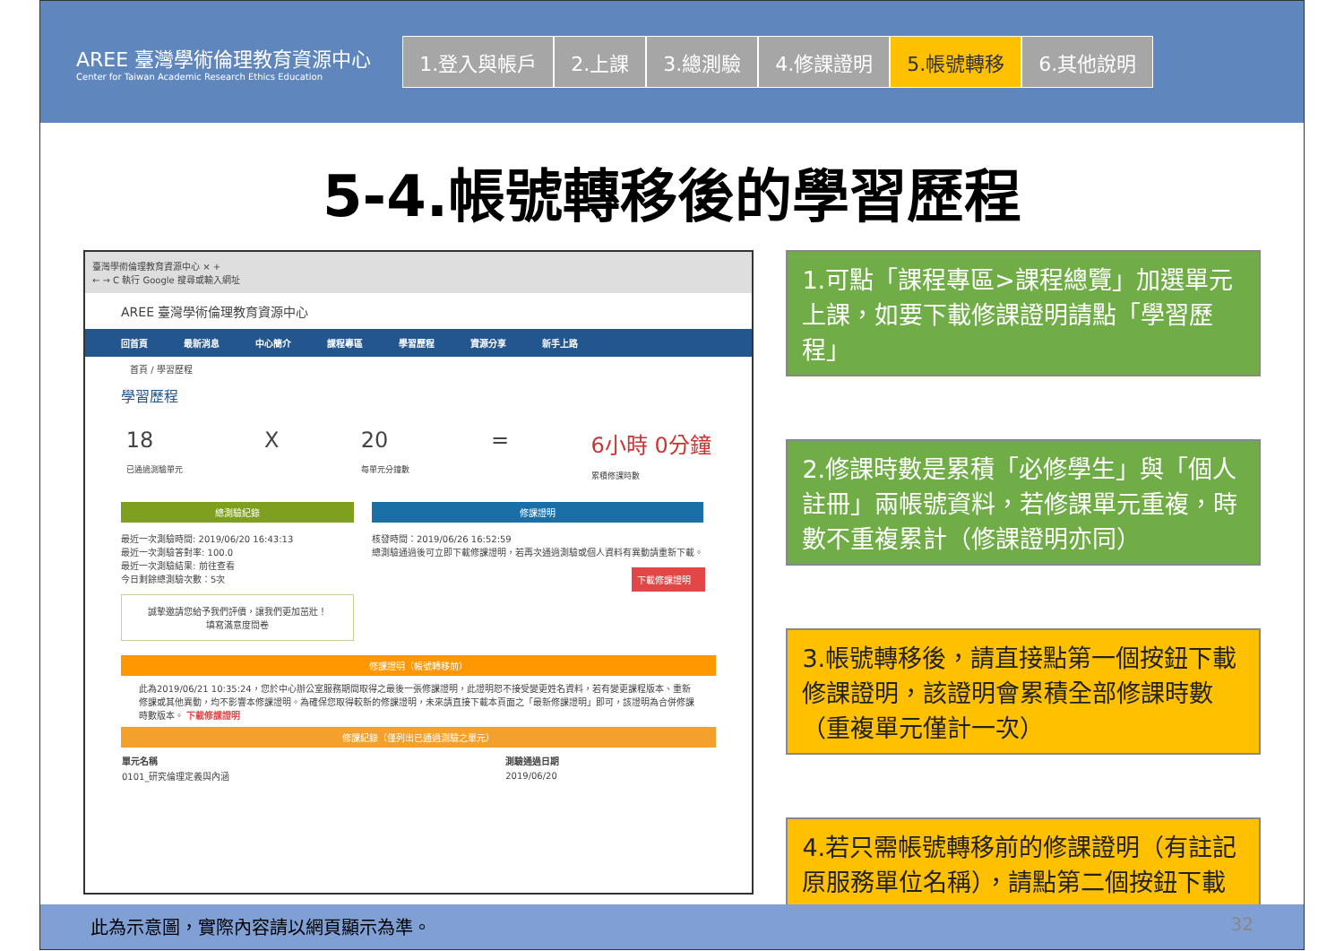AREE 臺灣學術倫理教育資源中心
Center for Taiwan Academic Research Ethics Education
1.登入與帳戶 2.上課 3.總測驗 4.修課證明 5.帳號轉移 6.其他說明
5-4.帳號轉移後的學習歷程
臺灣學術倫理教育資源中心 × +
← → C 執行 Google 搜尋或輸入網址
AREE 臺灣學術倫理教育資源中心
回首頁 最新消息 中心簡介 課程專區 學習歷程 資源分享 新手上路
首頁 / 學習歷程
學習歷程
18
已通過測驗單元 X 20
每單元分鐘數 = 6小時 0分鐘
累積修課時數
總測驗紀錄
最近一次測驗時間: 2019/06/20 16:43:13
最近一次測驗答對率: 100.0
最近一次測驗結果: 前往查看
今日剩餘總測驗次數：5次
誠摯邀請您給予我們評價，讓我們更加茁壯！
填寫滿意度問卷
修課證明
核發時間：2019/06/26 16:52:59
總測驗通過後可立即下載修課證明，若再次通過測驗或個人資料有異動請重新下載。
下載修課證明
修課證明（帳號轉移前）
此為2019/06/21 10:35:24，您於中心辦公室服務期間取得之最後一張修課證明，此證明恕不接受變更姓名資料，若有變更課程版本、重新修課或其他異動，均不影響本修課證明。為確保您取得較新的修課證明，未來請直接下載本頁面之「最新修課證明」即可，該證明為合併修課時數版本。 下載修課證明
修課紀錄（僅列出已通過測驗之單元）
| 單元名稱 | 測驗通過日期 |
| --- | --- |
| 0101_研究倫理定義與內涵 | 2019/06/20 |
1.可點「課程專區>課程總覽」加選單元上課，如要下載修課證明請點「學習歷程」
2.修課時數是累積「必修學生」與「個人註冊」兩帳號資料，若修課單元重複，時數不重複累計（修課證明亦同）
3.帳號轉移後，請直接點第一個按鈕下載修課證明，該證明會累積全部修課時數（重複單元僅計一次）
4.若只需帳號轉移前的修課證明（有註記原服務單位名稱），請點第二個按鈕下載
此為示意圖，實際內容請以網頁顯示為準。 32